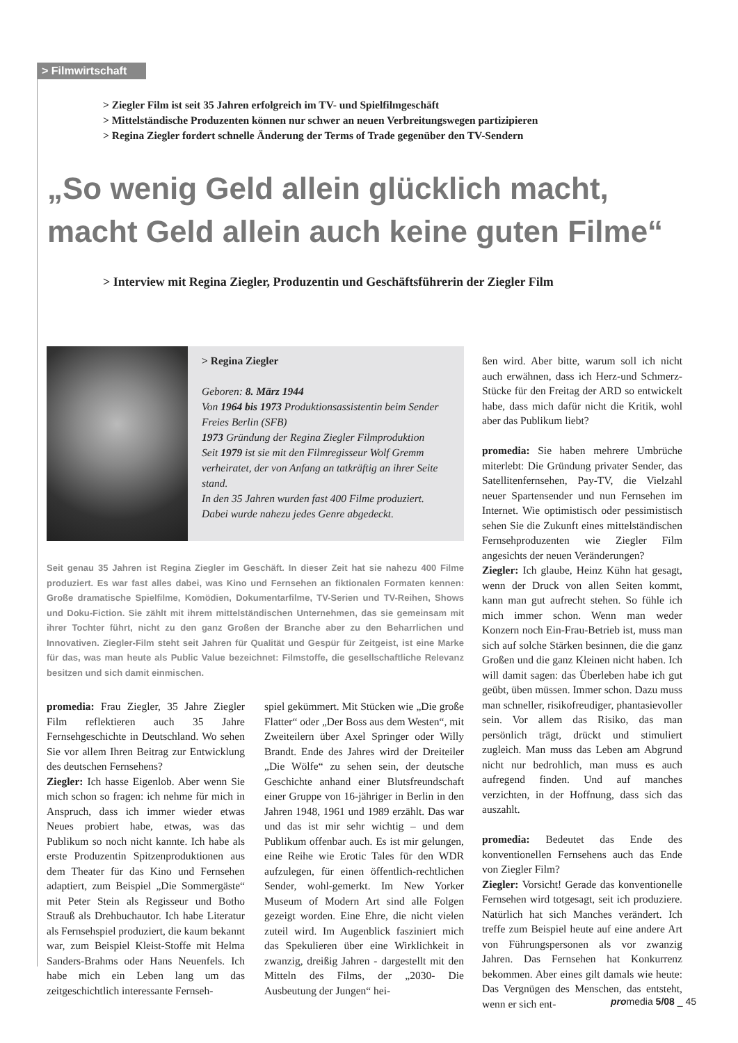> Filmwirtschaft
> Ziegler Film ist seit 35 Jahren erfolgreich im TV- und Spielfilmgeschäft
> Mittelständische Produzenten können nur schwer an neuen Verbreitungswegen partizipieren
> Regina Ziegler fordert schnelle Änderung der Terms of Trade gegenüber den TV-Sendern
„So wenig Geld allein glücklich macht,
macht Geld allein auch keine guten Filme“
> Interview mit Regina Ziegler, Produzentin und Geschäftsführerin der Ziegler Film
> Regina Ziegler
Geboren: 8. März 1944
Von 1964 bis 1973 Produktionsassistentin beim Sender Freies Berlin (SFB)
1973 Gründung der Regina Ziegler Filmproduktion
Seit 1979 ist sie mit den Filmregisseur Wolf Gremm verheiratet, der von Anfang an tatkräftig an ihrer Seite stand.
In den 35 Jahren wurden fast 400 Filme produziert. Dabei wurde nahezu jedes Genre abgedeckt.
Seit genau 35 Jahren ist Regina Ziegler im Geschäft. In dieser Zeit hat sie nahezu 400 Filme produziert. Es war fast alles dabei, was Kino und Fernsehen an fiktionalen Formaten kennen: Große dramatische Spielfilme, Komödien, Dokumentarfilme, TV-Serien und TV-Reihen, Shows und Doku-Fiction. Sie zählt mit ihrem mittelständischen Unternehmen, das sie gemeinsam mit ihrer Tochter führt, nicht zu den ganz Großen der Branche aber zu den Beharrlichen und Innovativen. Ziegler-Film steht seit Jahren für Qualität und Gespür für Zeitgeist, ist eine Marke für das, was man heute als Public Value bezeichnet: Filmstoffe, die gesellschaftliche Relevanz besitzen und sich damit einmischen.
promedia: Frau Ziegler, 35 Jahre Ziegler Film reflektieren auch 35 Jahre Fernsehgeschichte in Deutschland. Wo sehen Sie vor allem Ihren Beitrag zur Entwicklung des deutschen Fernsehens?
Ziegler: Ich hasse Eigenlob. Aber wenn Sie mich schon so fragen: ich nehme für mich in Anspruch, dass ich immer wieder etwas Neues probiert habe, etwas, was das Publikum so noch nicht kannte. Ich habe als erste Produzentin Spitzenproduktionen aus dem Theater für das Kino und Fernsehen adaptiert, zum Beispiel „Die Sommergäste“ mit Peter Stein als Regisseur und Botho Strauß als Drehbuchautor. Ich habe Literatur als Fernsehspiel produziert, die kaum bekannt war, zum Beispiel Kleist-Stoffe mit Helma Sanders-Brahms oder Hans Neuenfels. Ich habe mich ein Leben lang um das zeitgeschichtlich interessante Fernseh-
spiel gekümmert. Mit Stücken wie „Die große Flatter“ oder „Der Boss aus dem Westen“, mit Zweiteilern über Axel Springer oder Willy Brandt. Ende des Jahres wird der Dreiteiler „Die Wölfe“ zu sehen sein, der deutsche Geschichte anhand einer Blutsfreundschaft einer Gruppe von 16-jähriger in Berlin in den Jahren 1948, 1961 und 1989 erzählt. Das war und das ist mir sehr wichtig – und dem Publikum offenbar auch. Es ist mir gelungen, eine Reihe wie Erotic Tales für den WDR aufzulegen, für einen öffentlich-rechtlichen Sender, wohl-gemerkt. Im New Yorker Museum of Modern Art sind alle Folgen gezeigt worden. Eine Ehre, die nicht vielen zuteil wird. Im Augenblick fasziniert mich das Spekulieren über eine Wirklichkeit in zwanzig, dreißig Jahren - dargestellt mit den Mitteln des Films, der „2030- Die Ausbeutung der Jungen“ hei-
ßen wird. Aber bitte, warum soll ich nicht auch erwähnen, dass ich Herz-und Schmerz-Stücke für den Freitag der ARD so entwickelt habe, dass mich dafür nicht die Kritik, wohl aber das Publikum liebt?
promedia: Sie haben mehrere Umbrüche miterlebt: Die Gründung privater Sender, das Satellitenfernsehen, Pay-TV, die Vielzahl neuer Spartensender und nun Fernsehen im Internet. Wie optimistisch oder pessimistisch sehen Sie die Zukunft eines mittelständischen Fernsehproduzenten wie Ziegler Film angesichts der neuen Veränderungen?
Ziegler: Ich glaube, Heinz Kühn hat gesagt, wenn der Druck von allen Seiten kommt, kann man gut aufrecht stehen. So fühle ich mich immer schon. Wenn man weder Konzern noch Ein-Frau-Betrieb ist, muss man sich auf solche Stärken besinnen, die die ganz Großen und die ganz Kleinen nicht haben. Ich will damit sagen: das Überleben habe ich gut geübt, üben müssen. Immer schon. Dazu muss man schneller, risikofreudiger, phantasievoller sein. Vor allem das Risiko, das man persönlich trägt, drückt und stimuliert zugleich. Man muss das Leben am Abgrund nicht nur bedrohlich, man muss es auch aufregend finden. Und auf manches verzichten, in der Hoffnung, dass sich das auszahlt.
promedia: Bedeutet das Ende des konventionellen Fernsehens auch das Ende von Ziegler Film?
Ziegler: Vorsicht! Gerade das konventionelle Fernsehen wird totgesagt, seit ich produziere. Natürlich hat sich Manches verändert. Ich treffe zum Beispiel heute auf eine andere Art von Führungspersonen als vor zwanzig Jahren. Das Fernsehen hat Konkurrenz bekommen. Aber eines gilt damals wie heute: Das Vergnügen des Menschen, das entsteht, wenn er sich ent-
promedia 5/08 _ 45